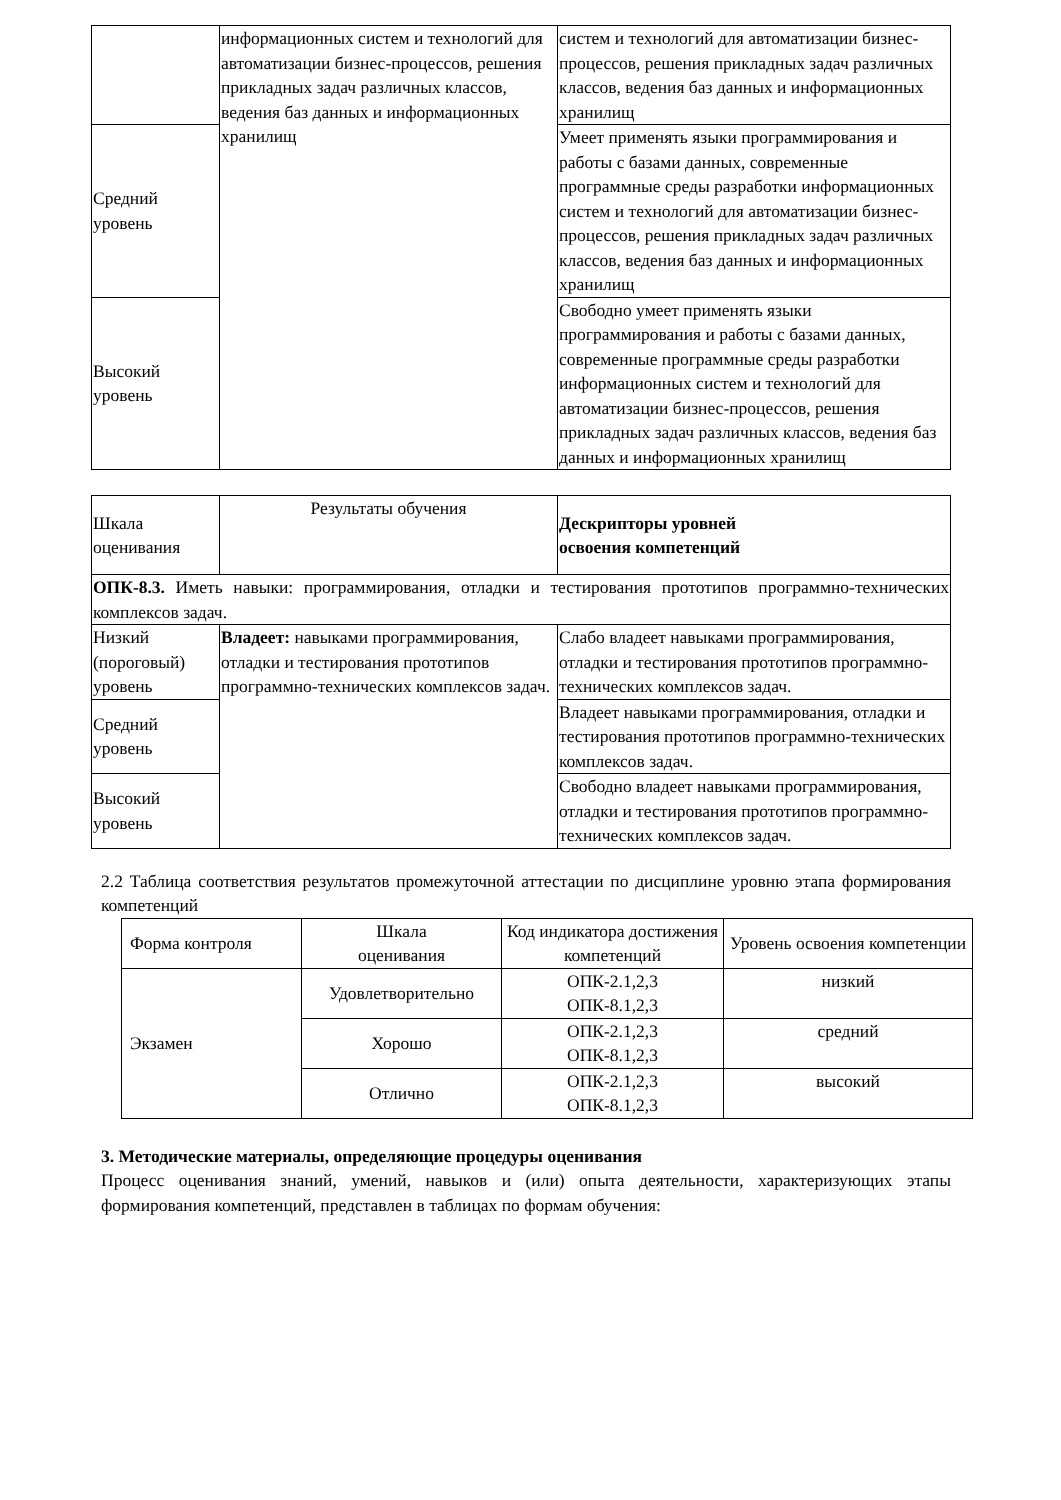| | информационных систем и технологий для автоматизации бизнес-процессов, решения прикладных задач различных классов, ведения баз данных и информационных хранилищ | систем и технологий для автоматизации бизнес-процессов, решения прикладных задач различных классов, ведения баз данных и информационных хранилищ |
| Средний уровень | | Умеет применять языки программирования и работы с базами данных, современные программные среды разработки информационных систем и технологий для автоматизации бизнес-процессов, решения прикладных задач различных классов, ведения баз данных и информационных хранилищ |
| Высокий уровень | | Свободно умеет применять языки программирования и работы с базами данных, современные программные среды разработки информационных систем и технологий для автоматизации бизнес-процессов, решения прикладных задач различных классов, ведения баз данных и информационных хранилищ |
| Шкала оценивания | Результаты обучения | Дескрипторы уровней освоения компетенций |
| --- | --- | --- |
| ОПК-8.3. Иметь навыки: программирования, отладки и тестирования прототипов программно-технических комплексов задач. | | |
| Низкий (пороговый) уровень | Владеет: навыками программирования, отладки и тестирования прототипов программно-технических комплексов задач. | Слабо владеет навыками программирования, отладки и тестирования прототипов программно-технических комплексов задач. |
| Средний уровень | | Владеет навыками программирования, отладки и тестирования прототипов программно-технических комплексов задач. |
| Высокий уровень | | Свободно владеет навыками программирования, отладки и тестирования прототипов программно-технических комплексов задач. |
2.2 Таблица соответствия результатов промежуточной аттестации по дисциплине уровню этапа формирования компетенций
| Форма контроля | Шкала оценивания | Код индикатора достижения компетенций | Уровень освоения компетенции |
| --- | --- | --- | --- |
| Экзамен | Удовлетворительно | ОПК-2.1,2,3 ОПК-8.1,2,3 | низкий |
| | Хорошо | ОПК-2.1,2,3 ОПК-8.1,2,3 | средний |
| | Отлично | ОПК-2.1,2,3 ОПК-8.1,2,3 | высокий |
3. Методические материалы, определяющие процедуры оценивания
Процесс оценивания знаний, умений, навыков и (или) опыта деятельности, характеризующих этапы формирования компетенций, представлен в таблицах по формам обучения: